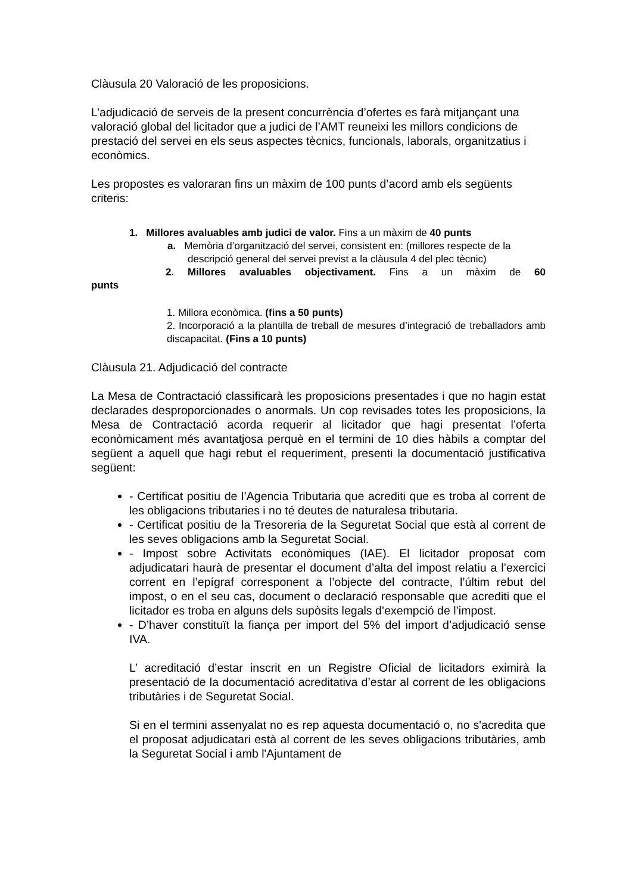Clàusula 20 Valoració de les proposicions.
L’adjudicació de serveis de la present concurrència d’ofertes es farà mitjançant una valoració global del licitador que a judici de l’AMT reuneixi les millors condicions de prestació del servei en els seus aspectes tècnics, funcionals, laborals, organitzatius i econòmics.
Les propostes es valoraran fins un màxim de 100 punts d’acord amb els següents criteris:
1. Millores avaluables amb judici de valor. Fins a un màxim de 40 punts
a. Memòria d’organització del servei, consistent en: (millores respecte de la descripció general del servei previst a la clàusula 4 del plec tècnic)
2. Millores avaluables objectivament. Fins a un màxim de 60
punts
1. Millora econòmica. (fins a 50 punts)
2. Incorporació a la plantilla de treball de mesures d’integració de treballadors amb discapacitat. (Fins a 10 punts)
Clàusula 21. Adjudicació del contracte
La Mesa de Contractació classificarà les proposicions presentades i que no hagin estat declarades desproporcionades o anormals. Un cop revisades totes les proposicions, la Mesa de Contractació acorda requerir al licitador que hagi presentat l’oferta econòmicament més avantatjosa perquè en el termini de 10 dies hàbils a comptar del següent a aquell que hagi rebut el requeriment, presenti la documentació justificativa següent:
- Certificat positiu de l’Agencia Tributaria que acrediti que es troba al corrent de les obligacions tributaries i no té deutes de naturalesa tributaria.
- Certificat positiu de la Tresoreria de la Seguretat Social que està al corrent de les seves obligacions amb la Seguretat Social.
- Impost sobre Activitats econòmiques (IAE). El licitador proposat com adjudicatari haurà de presentar el document d’alta del impost relatiu a l’exercici corrent en l’epígraf corresponent a l’objecte del contracte, l’últim rebut del impost, o en el seu cas, document o declaració responsable que acrediti que el licitador es troba en alguns dels supòsits legals d’exempció de l’impost.
- D’haver constituït la fiança per import del 5% del import d’adjudicació sense IVA.
L’ acreditació d’estar inscrit en un Registre Oficial de licitadors eximirà la presentació de la documentació acreditativa d’estar al corrent de les obligacions tributàries i de Seguretat Social.
Si en el termini assenyalat no es rep aquesta documentació o, no s'acredita que el proposat adjudicatari està al corrent de les seves obligacions tributàries, amb la Seguretat Social i amb l'Ajuntament de